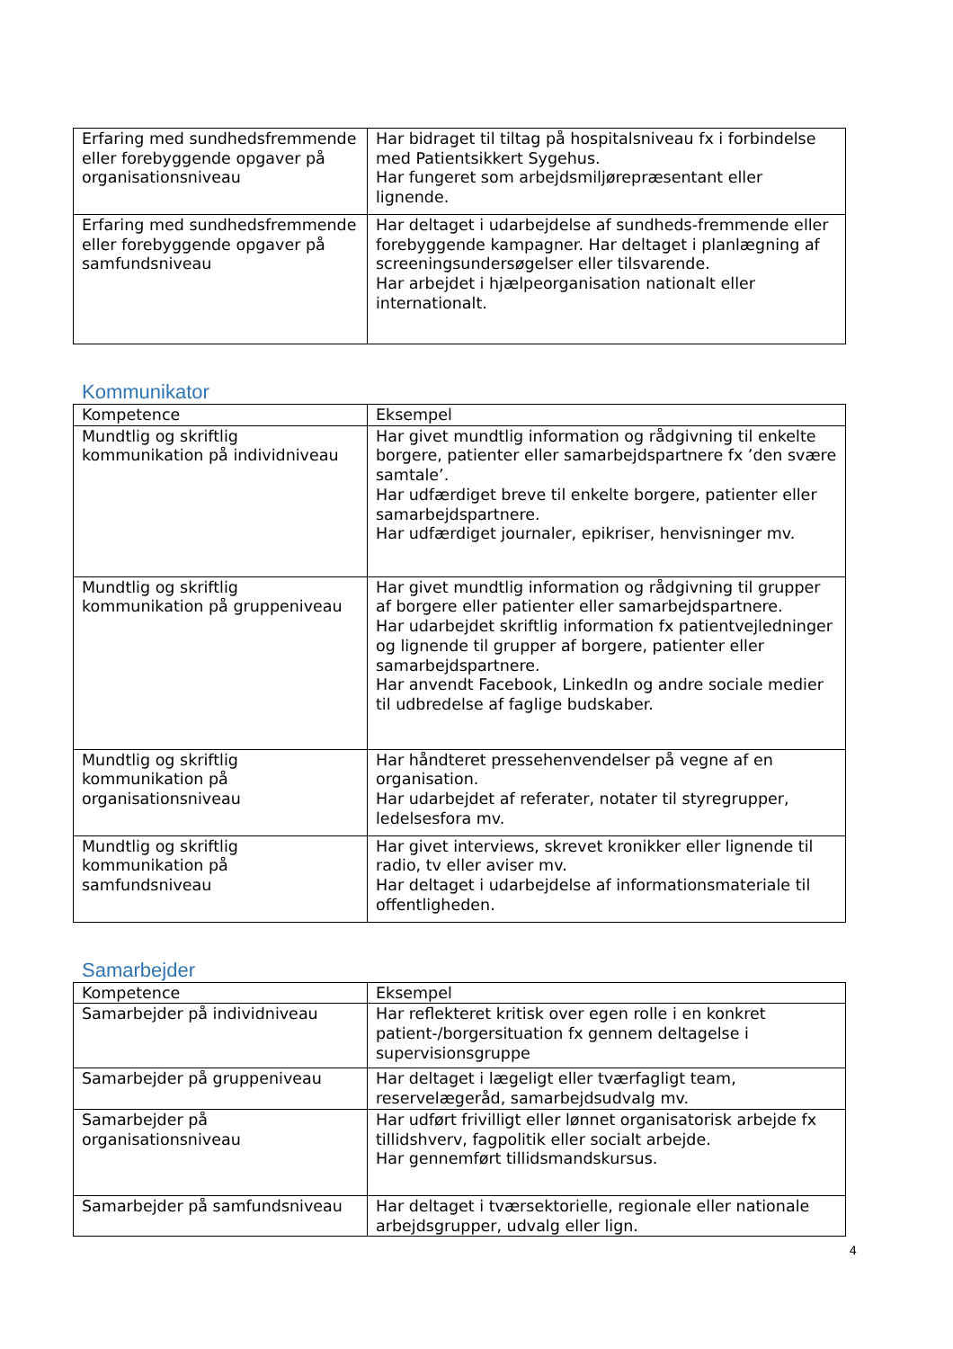| Erfaring med sundhedsfremmende eller forebyggende opgaver på organisationsniveau | Har bidraget til tiltag på hospitalsniveau fx i forbindelse med Patientsikkert Sygehus. Har fungeret som arbejdsmiljørepræsentant eller lignende. |
| Erfaring med sundhedsfremmende eller forebyggende opgaver på samfundsniveau | Har deltaget i udarbejdelse af sundheds-fremmende eller forebyggende kampagner. Har deltaget i planlægning af screeningsundersøgelser eller tilsvarende. Har arbejdet i hjælpeorganisation nationalt eller internationalt. |
Kommunikator
| Kompetence | Eksempel |
| Mundtlig og skriftlig kommunikation på individniveau | Har givet mundtlig information og rådgivning til enkelte borgere, patienter eller samarbejdspartnere fx ’den svære samtale’. Har udfærdiget breve til enkelte borgere, patienter eller samarbejdspartnere. Har udfærdiget journaler, epikriser, henvisninger mv. |
| Mundtlig og skriftlig kommunikation på gruppeniveau | Har givet mundtlig information og rådgivning til grupper af borgere eller patienter eller samarbejdspartnere. Har udarbejdet skriftlig information fx patientvejledninger og lignende til grupper af borgere, patienter eller samarbejdspartnere. Har anvendt Facebook, LinkedIn og andre sociale medier til udbredelse af faglige budskaber. |
| Mundtlig og skriftlig kommunikation på organisationsniveau | Har håndteret pressehenvendelser på vegne af en organisation. Har udarbejdet af referater, notater til styregrupper, ledelsesfora mv. |
| Mundtlig og skriftlig kommunikation på samfundsniveau | Har givet interviews, skrevet kronikker eller lignende til radio, tv eller aviser mv. Har deltaget i udarbejdelse af informationsmateriale til offentligheden. |
Samarbejder
| Kompetence | Eksempel |
| Samarbejder på individniveau | Har reflekteret kritisk over egen rolle i en konkret patient-/borgersituation fx gennem deltagelse i supervisionsgruppe |
| Samarbejder på gruppeniveau | Har deltaget i lægeligt eller tværfagligt team, reservelægeråd, samarbejdsudvalg mv. |
| Samarbejder på organisationsniveau | Har udført frivilligt eller lønnet organisatorisk arbejde fx tillidshverv, fagpolitik eller socialt arbejde. Har gennemført tillidsmandskursus. |
| Samarbejder på samfundsniveau | Har deltaget i tværsektorielle, regionale eller nationale arbejdsgrupper, udvalg eller lign. |
4